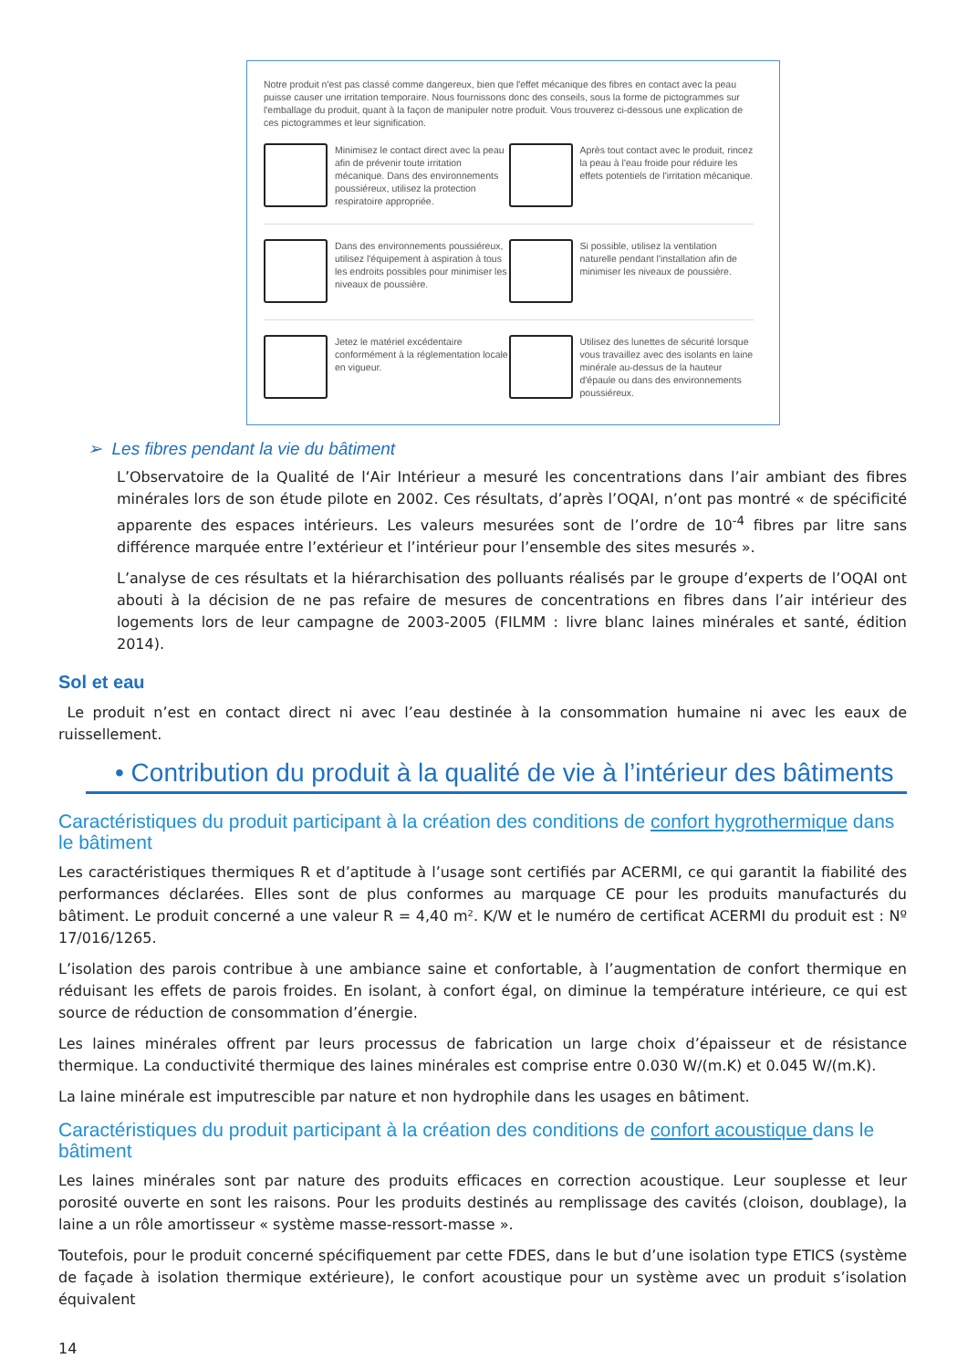Notre produit n'est pas classé comme dangereux, bien que l'effet mécanique des fibres en contact avec la peau puisse causer une irritation temporaire. Nous fournissons donc des conseils, sous la forme de pictogrammes sur l'emballage du produit, quant à la façon de manipuler notre produit. Vous trouverez ci-dessous une explication de ces pictogrammes et leur signification.
Minimisez le contact direct avec la peau afin de prévenir toute irritation mécanique. Dans des environnements poussiéreux, utilisez la protection respiratoire appropriée.
Après tout contact avec le produit, rincez la peau à l'eau froide pour réduire les effets potentiels de l'irritation mécanique.
Dans des environnements poussiéreux, utilisez l'équipement à aspiration à tous les endroits possibles pour minimiser les niveaux de poussière.
Si possible, utilisez la ventilation naturelle pendant l'installation afin de minimiser les niveaux de poussière.
Jetez le matériel excédentaire conformément à la réglementation locale en vigueur.
Utilisez des lunettes de sécurité lorsque vous travaillez avec des isolants en laine minérale au-dessus de la hauteur d'épaule ou dans des environnements poussiéreux.
➢ Les fibres pendant la vie du bâtiment
L’Observatoire de la Qualité de l‘Air Intérieur a mesuré les concentrations dans l’air ambiant des fibres minérales lors de son étude pilote en 2002. Ces résultats, d’après l’OQAI, n’ont pas montré « de spécificité apparente des espaces intérieurs. Les valeurs mesurées sont de l’ordre de 10<sup>-4</sup> fibres par litre sans différence marquée entre l’extérieur et l’intérieur pour l’ensemble des sites mesurés ».
L’analyse de ces résultats et la hiérarchisation des polluants réalisés par le groupe d’experts de l’OQAI ont abouti à la décision de ne pas refaire de mesures de concentrations en fibres dans l’air intérieur des logements lors de leur campagne de 2003-2005 (FILMM : livre blanc laines minérales et santé, édition 2014).
Sol et eau
Le produit n’est en contact direct ni avec l’eau destinée à la consommation humaine ni avec les eaux de ruissellement.
• Contribution du produit à la qualité de vie à l’intérieur des bâtiments
Caractéristiques du produit participant à la création des conditions de confort hygrothermique dans le bâtiment
Les caractéristiques thermiques R et d’aptitude à l’usage sont certifiés par ACERMI, ce qui garantit la fiabilité des performances déclarées. Elles sont de plus conformes au marquage CE pour les produits manufacturés du bâtiment. Le produit concerné a une valeur R = 4,40 m². K/W et le numéro de certificat ACERMI du produit est : Nº 17/016/1265.
L’isolation des parois contribue à une ambiance saine et confortable, à l’augmentation de confort thermique en réduisant les effets de parois froides. En isolant, à confort égal, on diminue la température intérieure, ce qui est source de réduction de consommation d’énergie.
Les laines minérales offrent par leurs processus de fabrication un large choix d’épaisseur et de résistance thermique. La conductivité thermique des laines minérales est comprise entre 0.030 W/(m.K) et 0.045 W/(m.K).
La laine minérale est imputrescible par nature et non hydrophile dans les usages en bâtiment.
Caractéristiques du produit participant à la création des conditions de confort acoustique dans le bâtiment
Les laines minérales sont par nature des produits efficaces en correction acoustique. Leur souplesse et leur porosité ouverte en sont les raisons. Pour les produits destinés au remplissage des cavités (cloison, doublage), la laine a un rôle amortisseur « système masse-ressort-masse ».
Toutefois, pour le produit concerné spécifiquement par cette FDES, dans le but d’une isolation type ETICS (système de façade à isolation thermique extérieure), le confort acoustique pour un système avec un produit s’isolation équivalent
14